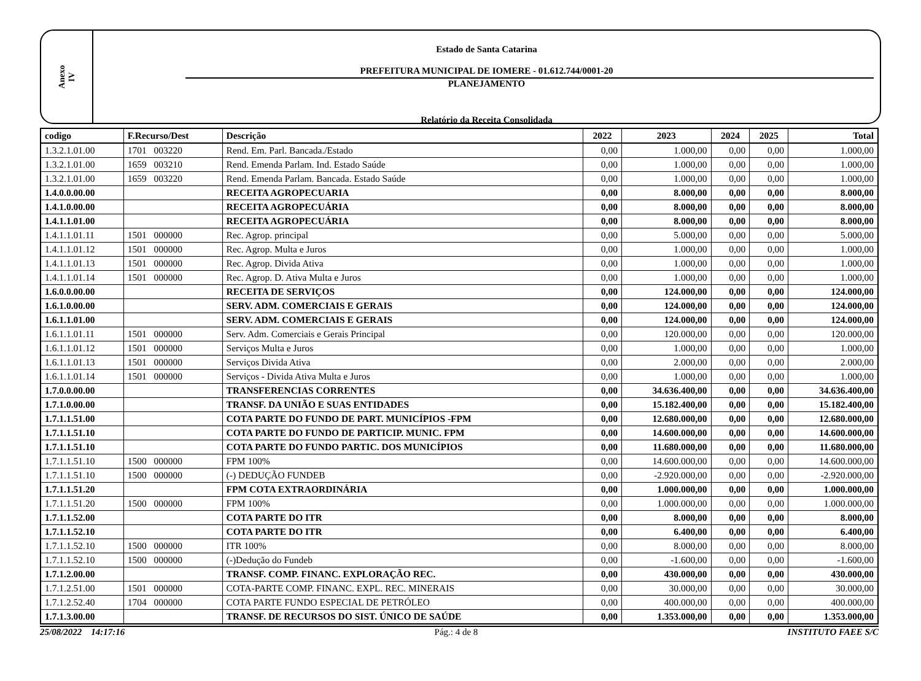Anexo
IV
Estado de Santa Catarina
PREFEITURA MUNICIPAL DE IOMERE - 01.612.744/0001-20
PLANEJAMENTO
Relatório da Receita Consolidada
| codigo | F.Recurso/Dest | Descrição | 2022 | 2023 | 2024 | 2025 | Total |
| --- | --- | --- | --- | --- | --- | --- | --- |
| 1.3.2.1.01.00 | 1701 003220 | Rend. Em. Parl. Bancada./Estado | 0,00 | 1.000,00 | 0,00 | 0,00 | 1.000,00 |
| 1.3.2.1.01.00 | 1659 003210 | Rend. Emenda Parlam. Ind. Estado Saúde | 0,00 | 1.000,00 | 0,00 | 0,00 | 1.000,00 |
| 1.3.2.1.01.00 | 1659 003220 | Rend. Emenda Parlam. Bancada. Estado Saúde | 0,00 | 1.000,00 | 0,00 | 0,00 | 1.000,00 |
| 1.4.0.0.00.00 | | RECEITA AGROPECUARIA | 0,00 | 8.000,00 | 0,00 | 0,00 | 8.000,00 |
| 1.4.1.0.00.00 | | RECEITA AGROPECUÁRIA | 0,00 | 8.000,00 | 0,00 | 0,00 | 8.000,00 |
| 1.4.1.1.01.00 | | RECEITA AGROPECUÁRIA | 0,00 | 8.000,00 | 0,00 | 0,00 | 8.000,00 |
| 1.4.1.1.01.11 | 1501 000000 | Rec. Agrop. principal | 0,00 | 5.000,00 | 0,00 | 0,00 | 5.000,00 |
| 1.4.1.1.01.12 | 1501 000000 | Rec. Agrop. Multa e Juros | 0,00 | 1.000,00 | 0,00 | 0,00 | 1.000,00 |
| 1.4.1.1.01.13 | 1501 000000 | Rec. Agrop. Divida Ativa | 0,00 | 1.000,00 | 0,00 | 0,00 | 1.000,00 |
| 1.4.1.1.01.14 | 1501 000000 | Rec. Agrop. D. Ativa Multa e Juros | 0,00 | 1.000,00 | 0,00 | 0,00 | 1.000,00 |
| 1.6.0.0.00.00 | | RECEITA DE SERVIÇOS | 0,00 | 124.000,00 | 0,00 | 0,00 | 124.000,00 |
| 1.6.1.0.00.00 | | SERV. ADM. COMERCIAIS E GERAIS | 0,00 | 124.000,00 | 0,00 | 0,00 | 124.000,00 |
| 1.6.1.1.01.00 | | SERV. ADM. COMERCIAIS E GERAIS | 0,00 | 124.000,00 | 0,00 | 0,00 | 124.000,00 |
| 1.6.1.1.01.11 | 1501 000000 | Serv. Adm. Comerciais e Gerais Principal | 0,00 | 120.000,00 | 0,00 | 0,00 | 120.000,00 |
| 1.6.1.1.01.12 | 1501 000000 | Serviços Multa e Juros | 0,00 | 1.000,00 | 0,00 | 0,00 | 1.000,00 |
| 1.6.1.1.01.13 | 1501 000000 | Serviços Divida Ativa | 0,00 | 2.000,00 | 0,00 | 0,00 | 2.000,00 |
| 1.6.1.1.01.14 | 1501 000000 | Serviços - Divida Ativa Multa e Juros | 0,00 | 1.000,00 | 0,00 | 0,00 | 1.000,00 |
| 1.7.0.0.00.00 | | TRANSFERENCIAS CORRENTES | 0,00 | 34.636.400,00 | 0,00 | 0,00 | 34.636.400,00 |
| 1.7.1.0.00.00 | | TRANSF. DA UNIÃO E SUAS ENTIDADES | 0,00 | 15.182.400,00 | 0,00 | 0,00 | 15.182.400,00 |
| 1.7.1.1.51.00 | | COTA PARTE DO FUNDO DE PART. MUNICÍPIOS -FPM | 0,00 | 12.680.000,00 | 0,00 | 0,00 | 12.680.000,00 |
| 1.7.1.1.51.10 | | COTA PARTE DO FUNDO DE PARTICIP. MUNIC. FPM | 0,00 | 14.600.000,00 | 0,00 | 0,00 | 14.600.000,00 |
| 1.7.1.1.51.10 | | COTA PARTE DO FUNDO PARTIC. DOS MUNICÍPIOS | 0,00 | 11.680.000,00 | 0,00 | 0,00 | 11.680.000,00 |
| 1.7.1.1.51.10 | 1500 000000 | FPM 100% | 0,00 | 14.600.000,00 | 0,00 | 0,00 | 14.600.000,00 |
| 1.7.1.1.51.10 | 1500 000000 | (-) DEDUÇÃO FUNDEB | 0,00 | -2.920.000,00 | 0,00 | 0,00 | -2.920.000,00 |
| 1.7.1.1.51.20 | | FPM COTA EXTRAORDINÁRIA | 0,00 | 1.000.000,00 | 0,00 | 0,00 | 1.000.000,00 |
| 1.7.1.1.51.20 | 1500 000000 | FPM 100% | 0,00 | 1.000.000,00 | 0,00 | 0,00 | 1.000.000,00 |
| 1.7.1.1.52.00 | | COTA PARTE DO ITR | 0,00 | 8.000,00 | 0,00 | 0,00 | 8.000,00 |
| 1.7.1.1.52.10 | | COTA PARTE DO ITR | 0,00 | 6.400,00 | 0,00 | 0,00 | 6.400,00 |
| 1.7.1.1.52.10 | 1500 000000 | ITR 100% | 0,00 | 8.000,00 | 0,00 | 0,00 | 8.000,00 |
| 1.7.1.1.52.10 | 1500 000000 | (-)Dedução do Fundeb | 0,00 | -1.600,00 | 0,00 | 0,00 | -1.600,00 |
| 1.7.1.2.00.00 | | TRANSF. COMP. FINANC. EXPLORAÇÃO REC. | 0,00 | 430.000,00 | 0,00 | 0,00 | 430.000,00 |
| 1.7.1.2.51.00 | 1501 000000 | COTA-PARTE COMP. FINANC. EXPL. REC. MINERAIS | 0,00 | 30.000,00 | 0,00 | 0,00 | 30.000,00 |
| 1.7.1.2.52.40 | 1704 000000 | COTA PARTE FUNDO ESPECIAL DE PETRÓLEO | 0,00 | 400.000,00 | 0,00 | 0,00 | 400.000,00 |
| 1.7.1.3.00.00 | | TRANSF. DE RECURSOS DO SIST. ÚNICO DE SAÚDE | 0,00 | 1.353.000,00 | 0,00 | 0,00 | 1.353.000,00 |
25/08/2022 14:17:16 Pág.: 4 de 8 INSTITUTO FAEE S/C